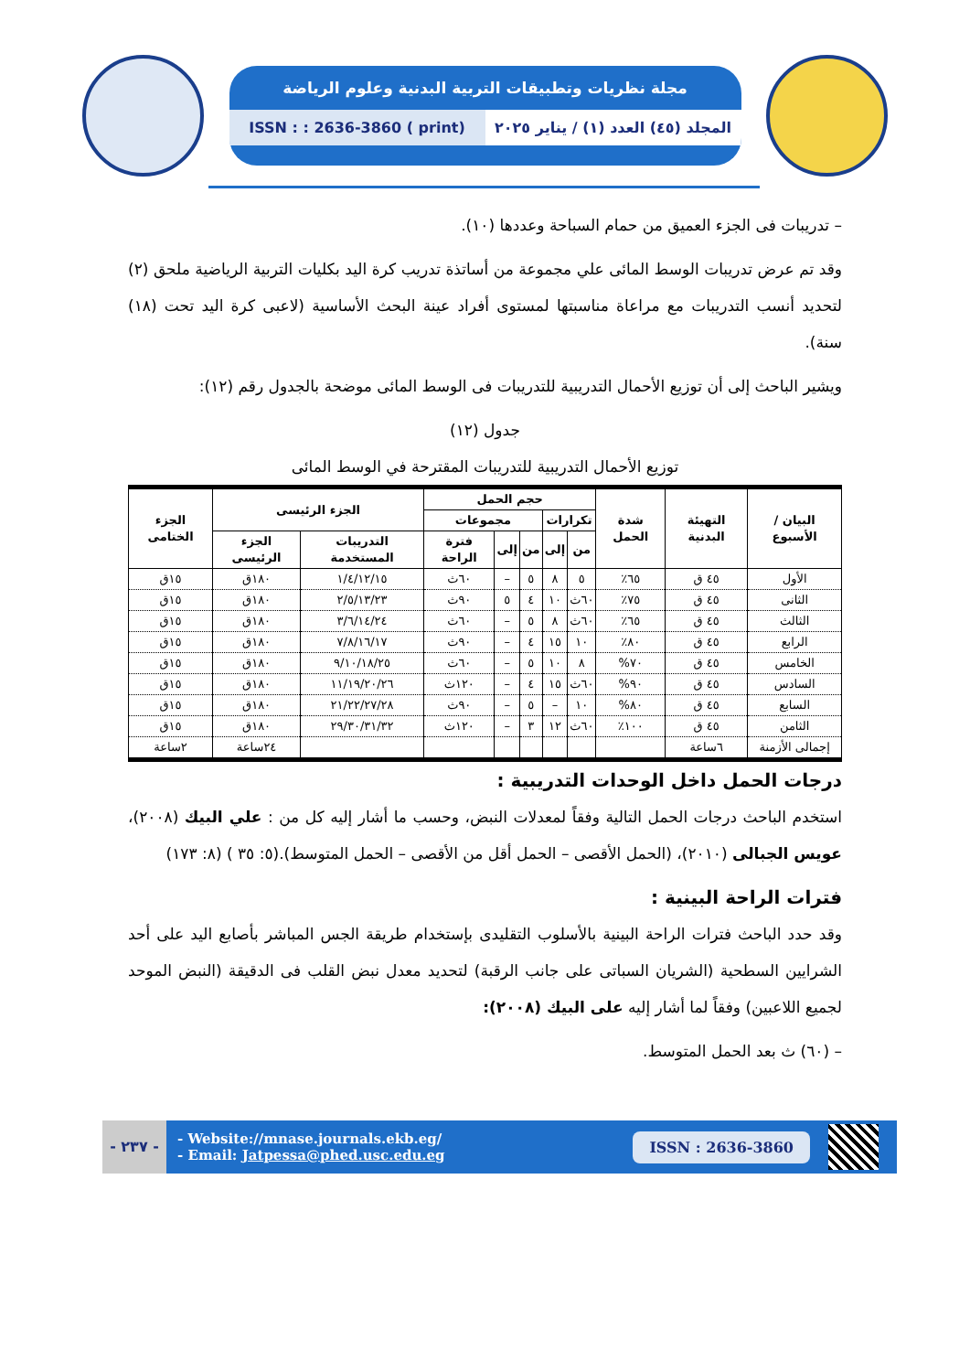مجلة نظريات وتطبيقات التربية البدنية وعلوم الرياضة
المجلد (٤٥) العدد (١) / يناير ٢٠٢٥
ISSN : : 2636-3860 ( print)
– تدريبات فى الجزء العميق من حمام السباحة وعددها (١٠).
وقد تم عرض تدريبات الوسط المائى علي مجموعة من أساتذة تدريب كرة اليد بكليات التربية الرياضية ملحق (٢) لتحديد أنسب التدريبات مع مراعاة مناسبتها لمستوى أفراد عينة البحث الأساسية (لاعبى كرة اليد تحت (١٨) سنة).
ويشير الباحث إلى أن توزيع الأحمال التدريبية للتدريبات فى الوسط المائى موضحة بالجدول رقم (١٢):
جدول (١٢)
توزيع الأحمال التدريبية للتدريبات المقترحة في الوسط المائى
| البيان / الأسبوع | التهيئة البدنية | شدة الحمل | حجم الحمل | | | | | الجزء الرئيسى | | الجزء الختامى |
| --- | --- | --- | --- | --- | --- | --- | --- | --- | --- | --- |
| | | | تكرارات | | مجموعات | | | | | |
| | | | من | إلى | من | إلى | فترة الراحة | التدريبات المستخدمة | الجزء الرئيسى | |
| الأول | ٤٥ ق | ٦٥٪ | ٥ | ٨ | ٥ | – | ٦٠ث | ١/٤/١٢/١٥ | ١٨٠ق | ١٥ق |
| الثانى | ٤٥ ق | ٧٥٪ | ٦٠ث | ١٠ | ٤ | ٥ | ٩٠ث | ٢/٥/١٣/٢٣ | ١٨٠ق | ١٥ق |
| الثالث | ٤٥ ق | ٦٥٪ | ٦٠ث | ٨ | ٥ | – | ٦٠ث | ٣/٦/١٤/٢٤ | ١٨٠ق | ١٥ق |
| الرابع | ٤٥ ق | ٨٠٪ | ١٠ | ١٥ | ٤ | – | ٩٠ث | ٧/٨/١٦/١٧ | ١٨٠ق | ١٥ق |
| الخامس | ٤٥ ق | ٧٠% | ٨ | ١٠ | ٥ | – | ٦٠ث | ٩/١٠/١٨/٢٥ | ١٨٠ق | ١٥ق |
| السادس | ٤٥ ق | ٩٠% | ٦٠ث | ١٥ | ٤ | – | ١٢٠ث | ١١/١٩/٢٠/٢٦ | ١٨٠ق | ١٥ق |
| السابع | ٤٥ ق | ٨٠% | ١٠ | – | ٥ | – | ٩٠ث | ٢١/٢٢/٢٧/٢٨ | ١٨٠ق | ١٥ق |
| الثامن | ٤٥ ق | ١٠٠٪ | ٦٠ث | ١٢ | ٣ | – | ١٢٠ث | ٢٩/٣٠/٣١/٣٢ | ١٨٠ق | ١٥ق |
| إجمالى الأزمنة | ٦ساعة | | | | | | | | ٢٤ساعة | ٢ساعة |
درجات الحمل داخل الوحدات التدريبية :
استخدم الباحث درجات الحمل التالية وفقاً لمعدلات النبض، وحسب ما أشار إليه كل من : علي البيك (٢٠٠٨)، عويس الجبالى (٢٠١٠)، (الحمل الأقصى – الحمل أقل من الأقصى – الحمل المتوسط).(٥: ٣٥ ) (٨: ١٧٣)
فترات الراحة البينية :
وقد حدد الباحث فترات الراحة البينية بالأسلوب التقليدى بإستخدام طريقة الجس المباشر بأصابع اليد على أحد الشرايين السطحية (الشريان السباتى على جانب الرقبة) لتحديد معدل نبض القلب فى الدقيقة (النبض الموحد لجميع اللاعبين) وفقاً لما أشار إليه على البيك (٢٠٠٨):
– (٦٠) ث بعد الحمل المتوسط.
- ٢٣٧ -
- Website://mnase.journals.ekb.eg/
- Email: Jatpessa@phed.usc.edu.eg
ISSN : 2636-3860